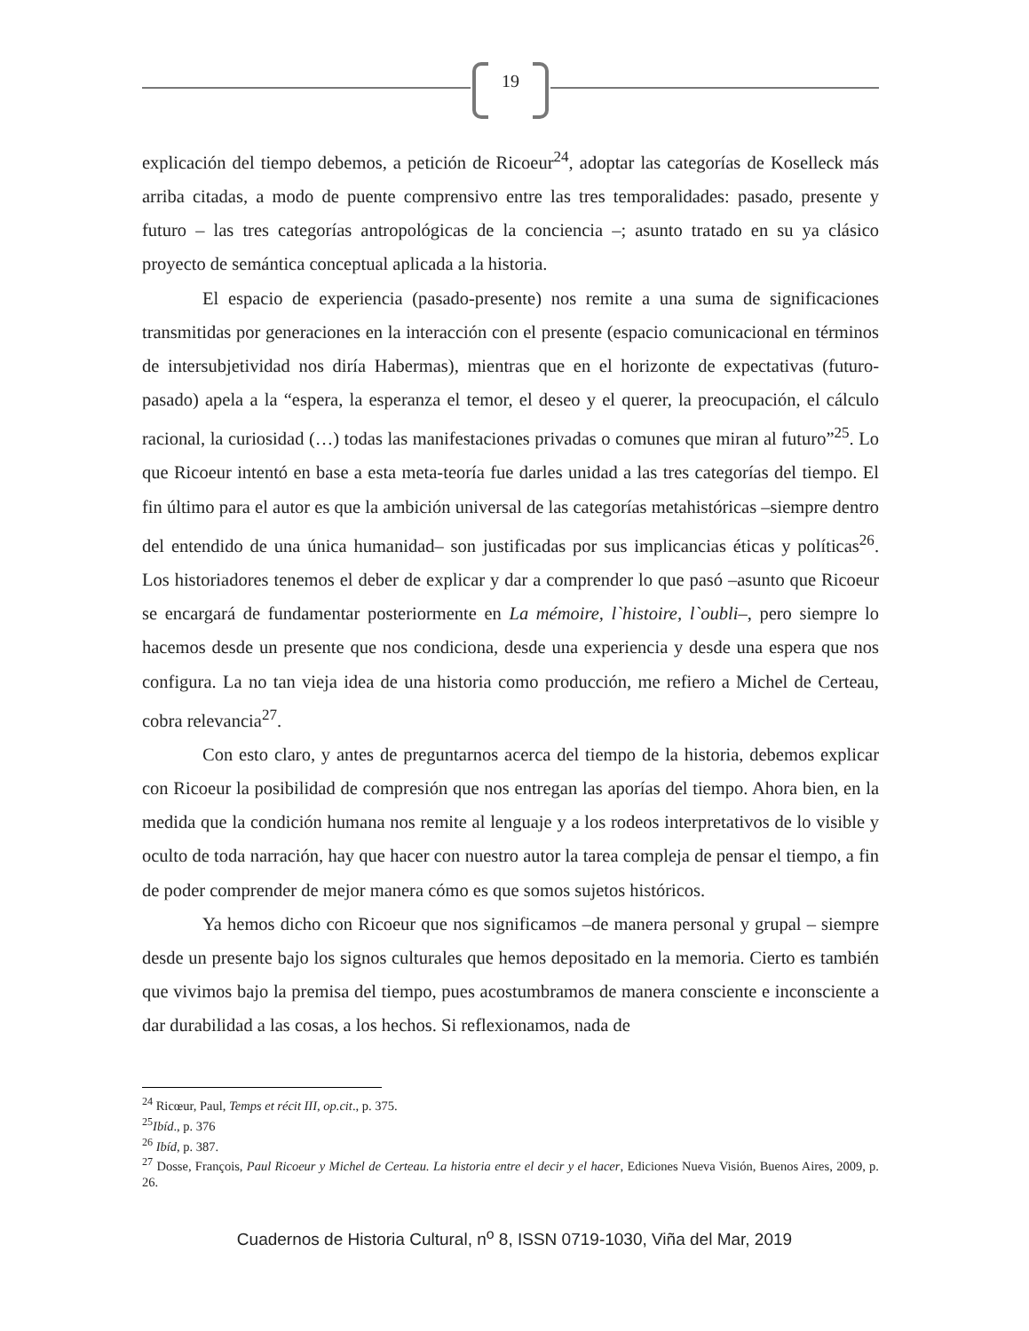19
explicación del tiempo debemos, a petición de Ricoeur<sup>24</sup>, adoptar las categorías de Koselleck más arriba citadas, a modo de puente comprensivo entre las tres temporalidades: pasado, presente y futuro – las tres categorías antropológicas de la conciencia –; asunto tratado en su ya clásico proyecto de semántica conceptual aplicada a la historia.
El espacio de experiencia (pasado-presente) nos remite a una suma de significaciones transmitidas por generaciones en la interacción con el presente (espacio comunicacional en términos de intersubjetividad nos diría Habermas), mientras que en el horizonte de expectativas (futuro-pasado) apela a la “espera, la esperanza el temor, el deseo y el querer, la preocupación, el cálculo racional, la curiosidad (…) todas las manifestaciones privadas o comunes que miran al futuro”<sup>25</sup>. Lo que Ricoeur intentó en base a esta meta-teoría fue darles unidad a las tres categorías del tiempo. El fin último para el autor es que la ambición universal de las categorías metahistóricas –siempre dentro del entendido de una única humanidad– son justificadas por sus implicancias éticas y políticas<sup>26</sup>. Los historiadores tenemos el deber de explicar y dar a comprender lo que pasó –asunto que Ricoeur se encargará de fundamentar posteriormente en La mémoire, l`histoire, l`oubli–, pero siempre lo hacemos desde un presente que nos condiciona, desde una experiencia y desde una espera que nos configura. La no tan vieja idea de una historia como producción, me refiero a Michel de Certeau, cobra relevancia<sup>27</sup>.
Con esto claro, y antes de preguntarnos acerca del tiempo de la historia, debemos explicar con Ricoeur la posibilidad de compresión que nos entregan las aporías del tiempo. Ahora bien, en la medida que la condición humana nos remite al lenguaje y a los rodeos interpretativos de lo visible y oculto de toda narración, hay que hacer con nuestro autor la tarea compleja de pensar el tiempo, a fin de poder comprender de mejor manera cómo es que somos sujetos históricos.
Ya hemos dicho con Ricoeur que nos significamos –de manera personal y grupal – siempre desde un presente bajo los signos culturales que hemos depositado en la memoria. Cierto es también que vivimos bajo la premisa del tiempo, pues acostumbramos de manera consciente e inconsciente a dar durabilidad a las cosas, a los hechos. Si reflexionamos, nada de
<sup>24</sup> Ricœur, Paul, Temps et récit III, op.cit., p. 375.
<sup>25</sup> Ibíd., p. 376
<sup>26</sup> Ibíd, p. 387.
<sup>27</sup> Dosse, François, Paul Ricoeur y Michel de Certeau. La historia entre el decir y el hacer, Ediciones Nueva Visión, Buenos Aires, 2009, p. 26.
Cuadernos de Historia Cultural, n<sup>o</sup> 8, ISSN 0719-1030, Viña del Mar, 2019